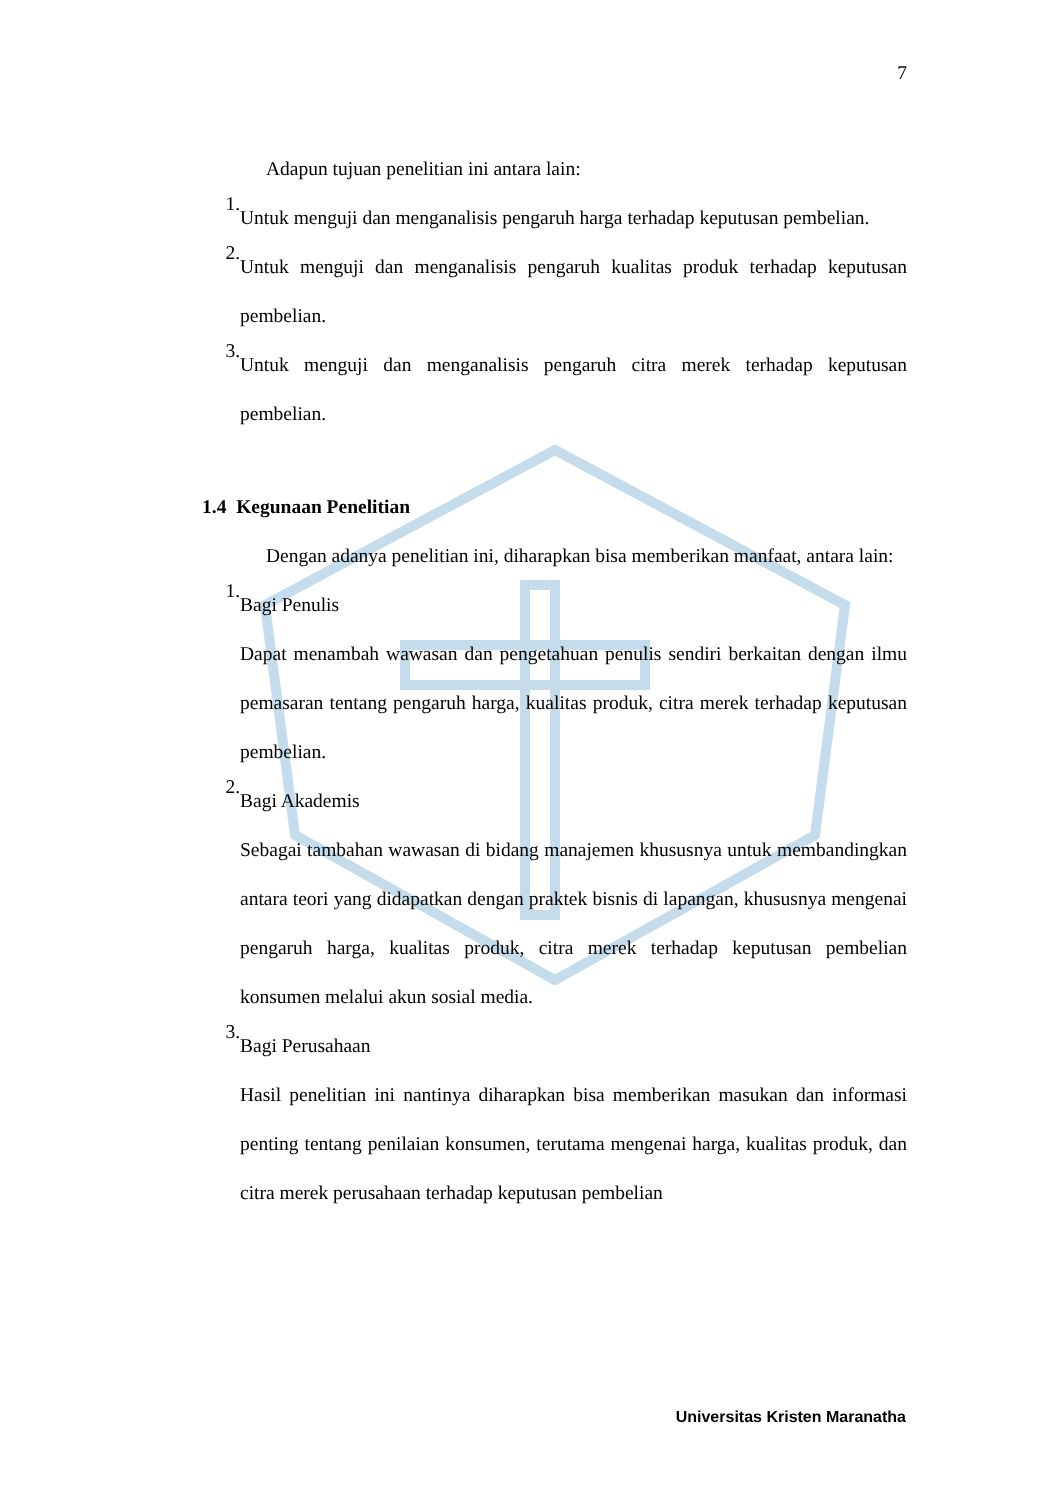7
Adapun tujuan penelitian ini antara lain:
1.
Untuk menguji dan menganalisis pengaruh harga terhadap keputusan pembelian.
2.
Untuk menguji dan menganalisis pengaruh kualitas produk terhadap keputusan pembelian.
3.
Untuk menguji dan menganalisis pengaruh citra merek terhadap keputusan pembelian.
1.4 Kegunaan Penelitian
Dengan adanya penelitian ini, diharapkan bisa memberikan manfaat, antara lain:
1.
Bagi Penulis
Dapat menambah wawasan dan pengetahuan penulis sendiri berkaitan dengan ilmu pemasaran tentang pengaruh harga, kualitas produk, citra merek terhadap keputusan pembelian.
2.
Bagi Akademis
Sebagai tambahan wawasan di bidang manajemen khususnya untuk membandingkan antara teori yang didapatkan dengan praktek bisnis di lapangan, khususnya mengenai pengaruh harga, kualitas produk, citra merek terhadap keputusan pembelian konsumen melalui akun sosial media.
3.
Bagi Perusahaan
Hasil penelitian ini nantinya diharapkan bisa memberikan masukan dan informasi penting tentang penilaian konsumen, terutama mengenai harga, kualitas produk, dan citra merek perusahaan terhadap keputusan pembelian
Universitas Kristen Maranatha